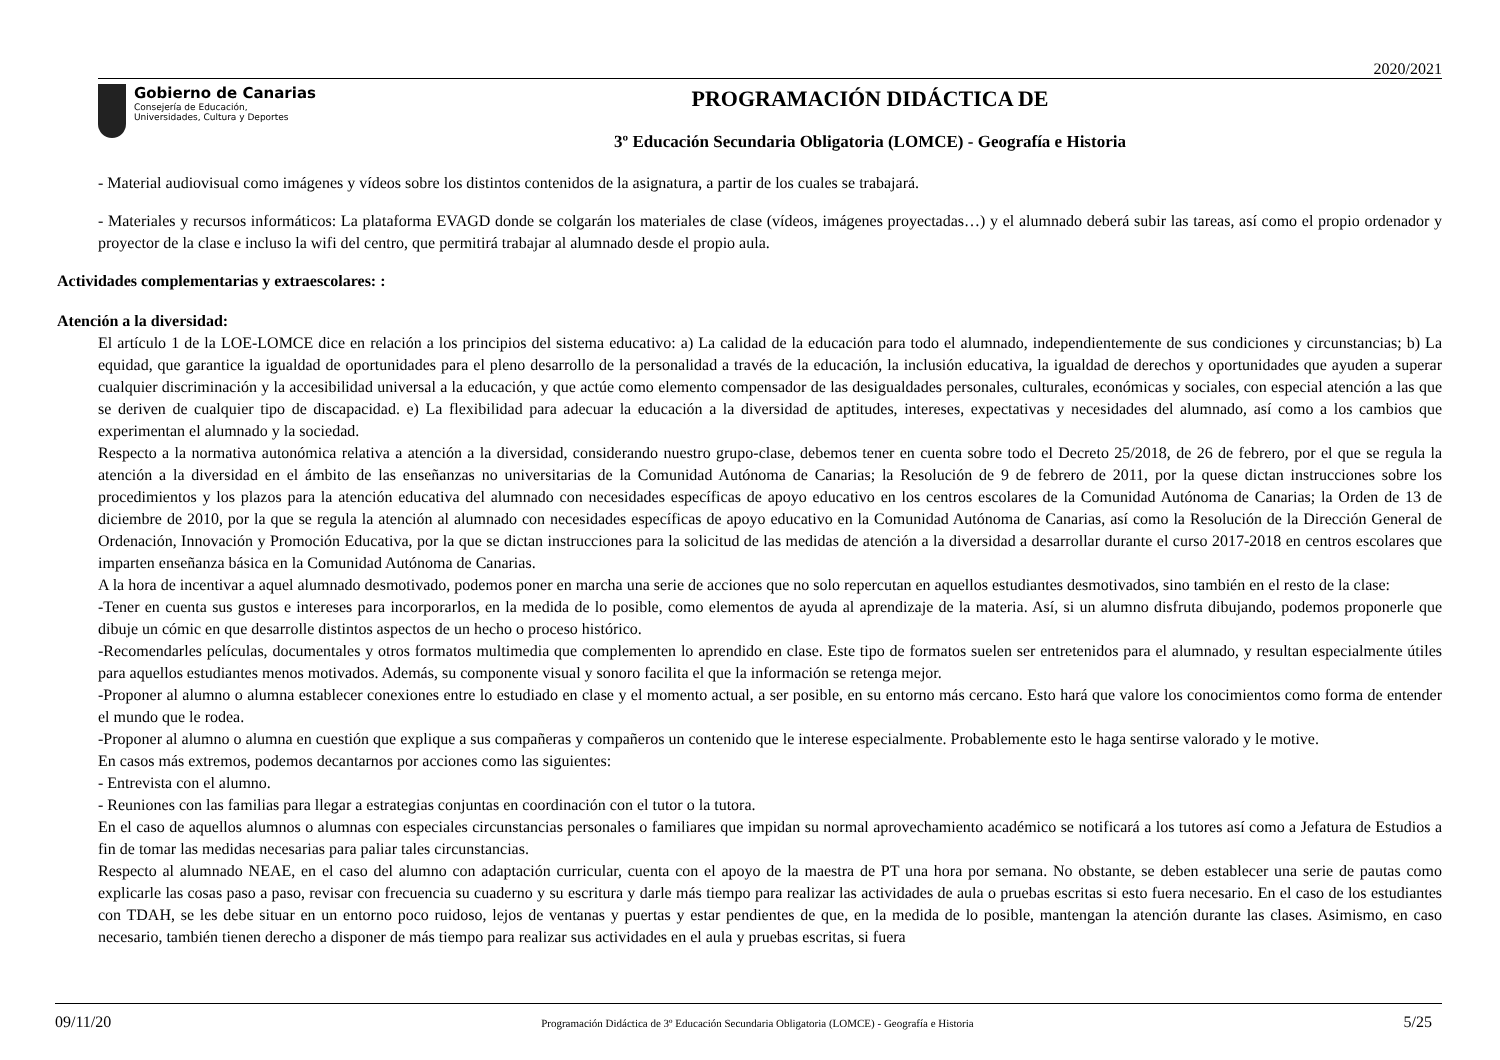2020/2021
Gobierno de Canarias
Consejería de Educación,
Universidades, Cultura y Deportes
PROGRAMACIÓN DIDÁCTICA DE
3º Educación Secundaria Obligatoria (LOMCE) - Geografía e Historia
- Material audiovisual como imágenes y vídeos sobre los distintos contenidos de la asignatura, a partir de los cuales se trabajará.
- Materiales y recursos informáticos: La plataforma EVAGD donde se colgarán los materiales de clase (vídeos, imágenes proyectadas…) y el alumnado deberá subir las tareas, así como el propio ordenador y proyector de la clase e incluso la wifi del centro, que permitirá trabajar al alumnado desde el propio aula.
Actividades complementarias y extraescolares: :
Atención a la diversidad:
El artículo 1 de la LOE-LOMCE dice en relación a los principios del sistema educativo: a) La calidad de la educación para todo el alumnado, independientemente de sus condiciones y circunstancias; b) La equidad, que garantice la igualdad de oportunidades para el pleno desarrollo de la personalidad a través de la educación, la inclusión educativa, la igualdad de derechos y oportunidades que ayuden a superar cualquier discriminación y la accesibilidad universal a la educación, y que actúe como elemento compensador de las desigualdades personales, culturales, económicas y sociales, con especial atención a las que se deriven de cualquier tipo de discapacidad. e) La flexibilidad para adecuar la educación a la diversidad de aptitudes, intereses, expectativas y necesidades del alumnado, así como a los cambios que experimentan el alumnado y la sociedad.
Respecto a la normativa autonómica relativa a atención a la diversidad, considerando nuestro grupo-clase, debemos tener en cuenta sobre todo el Decreto 25/2018, de 26 de febrero, por el que se regula la atención a la diversidad en el ámbito de las enseñanzas no universitarias de la Comunidad Autónoma de Canarias; la Resolución de 9 de febrero de 2011, por la quese dictan instrucciones sobre los procedimientos y los plazos para la atención educativa del alumnado con necesidades específicas de apoyo educativo en los centros escolares de la Comunidad Autónoma de Canarias; la Orden de 13 de diciembre de 2010, por la que se regula la atención al alumnado con necesidades específicas de apoyo educativo en la Comunidad Autónoma de Canarias, así como la Resolución de la Dirección General de Ordenación, Innovación y Promoción Educativa, por la que se dictan instrucciones para la solicitud de las medidas de atención a la diversidad a desarrollar durante el curso 2017-2018 en centros escolares que imparten enseñanza básica en la Comunidad Autónoma de Canarias.
A la hora de incentivar a aquel alumnado desmotivado, podemos poner en marcha una serie de acciones que no solo repercutan en aquellos estudiantes desmotivados, sino también en el resto de la clase:
-Tener en cuenta sus gustos e intereses para incorporarlos, en la medida de lo posible, como elementos de ayuda al aprendizaje de la materia. Así, si un alumno disfruta dibujando, podemos proponerle que dibuje un cómic en que desarrolle distintos aspectos de un hecho o proceso histórico.
-Recomendarles películas, documentales y otros formatos multimedia que complementen lo aprendido en clase. Este tipo de formatos suelen ser entretenidos para el alumnado, y resultan especialmente útiles para aquellos estudiantes menos motivados. Además, su componente visual y sonoro facilita el que la información se retenga mejor.
-Proponer al alumno o alumna establecer conexiones entre lo estudiado en clase y el momento actual, a ser posible, en su entorno más cercano. Esto hará que valore los conocimientos como forma de entender el mundo que le rodea.
-Proponer al alumno o alumna en cuestión que explique a sus compañeras y compañeros un contenido que le interese especialmente. Probablemente esto le haga sentirse valorado y le motive.
En casos más extremos, podemos decantarnos por acciones como las siguientes:
- Entrevista con el alumno.
- Reuniones con las familias para llegar a estrategias conjuntas en coordinación con el tutor o la tutora.
En el caso de aquellos alumnos o alumnas con especiales circunstancias personales o familiares que impidan su normal aprovechamiento académico se notificará a los tutores así como a Jefatura de Estudios a fin de tomar las medidas necesarias para paliar tales circunstancias.
Respecto al alumnado NEAE, en el caso del alumno con adaptación curricular, cuenta con el apoyo de la maestra de PT una hora por semana. No obstante, se deben establecer una serie de pautas como explicarle las cosas paso a paso, revisar con frecuencia su cuaderno y su escritura y darle más tiempo para realizar las actividades de aula o pruebas escritas si esto fuera necesario. En el caso de los estudiantes con TDAH, se les debe situar en un entorno poco ruidoso, lejos de ventanas y puertas y estar pendientes de que, en la medida de lo posible, mantengan la atención durante las clases. Asimismo, en caso necesario, también tienen derecho a disponer de más tiempo para realizar sus actividades en el aula y pruebas escritas, si fuera
09/11/20 Programación Didáctica de 3º Educación Secundaria Obligatoria (LOMCE) - Geografía e Historia 5/25